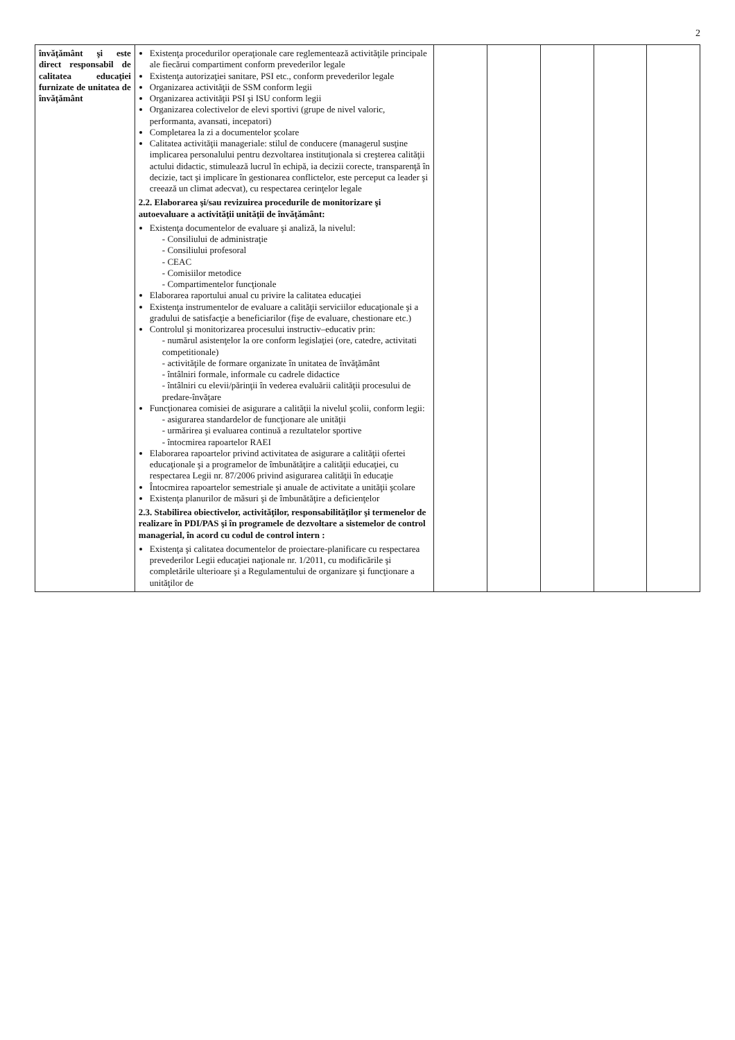2
| învăţământ şi este direct responsabil de calitatea educaţiei furnizate de unitatea de învăţământ | Existenţa procedurilor operaţionale care reglementează activităţile principale ale fiecărui compartiment conform prevederilor legale Existenţa autorizaţiei sanitare, PSI etc., conform prevederilor legale Organizarea activităţii de SSM conform legii Organizarea activităţii PSI şi ISU conform legii Organizarea colectivelor de elevi sportivi (grupe de nivel valoric, performanta, avansati, incepatori) Completarea la zi a documentelor şcolare Calitatea activităţii manageriale: stilul de conducere (managerul susţine implicarea personalului pentru dezvoltarea instituţionala si creşterea calităţii actului didactic, stimulează lucrul în echipă, ia decizii corecte, transparenţă în decizie, tact şi implicare în gestionarea conflictelor, este perceput ca leader şi creează un climat adecvat), cu respectarea cerinţelor legale 2.2. Elaborarea şi/sau revizuirea procedurile de monitorizare şi autoevaluare a activităţii unităţii de învăţământ: Existenţa documentelor de evaluare şi analiză, la nivelul: - Consiliului de administraţie - Consiliului profesoral - CEAC - Comisiilor metodice - Compartimentelor funcţionale Elaborarea raportului anual cu privire la calitatea educaţiei Existenţa instrumentelor de evaluare a calităţii serviciilor educaţionale şi a gradului de satisfacţie a beneficiarilor (fişe de evaluare, chestionare etc.) Controlul şi monitorizarea procesului instructiv–educativ prin: - numărul asistenţelor la ore conform legislaţiei (ore, catedre, activitati competitionale) - activităţile de formare organizate în unitatea de învăţământ - întâlniri formale, informale cu cadrele didactice - întâlniri cu elevii/părinţii în vederea evaluării calităţii procesului de predare-învăţare Funcţionarea comisiei de asigurare a calităţii la nivelul şcolii, conform legii: - asigurarea standardelor de funcţionare ale unităţii - urmărirea şi evaluarea continuă a rezultatelor sportive - întocmirea rapoartelor RAEI Elaborarea rapoartelor privind activitatea de asigurare a calităţii ofertei educaţionale şi a programelor de îmbunătăţire a calităţii educaţiei, cu respectarea Legii nr. 87/2006 privind asigurarea calităţii în educaţie Întocmirea rapoartelor semestriale şi anuale de activitate a unităţii şcolare Existenţa planurilor de măsuri şi de îmbunătăţire a deficienţelor 2.3. Stabilirea obiectivelor, activităţilor, responsabilităţilor şi termenelor de realizare în PDI/PAS şi în programele de dezvoltare a sistemelor de control managerial, în acord cu codul de control intern : Existenţa şi calitatea documentelor de proiectare-planificare cu respectarea prevederilor Legii educaţiei naţionale nr. 1/2011, cu modificările şi completările ulterioare şi a Regulamentului de organizare şi funcţionare a unităţilor de | | | | | |